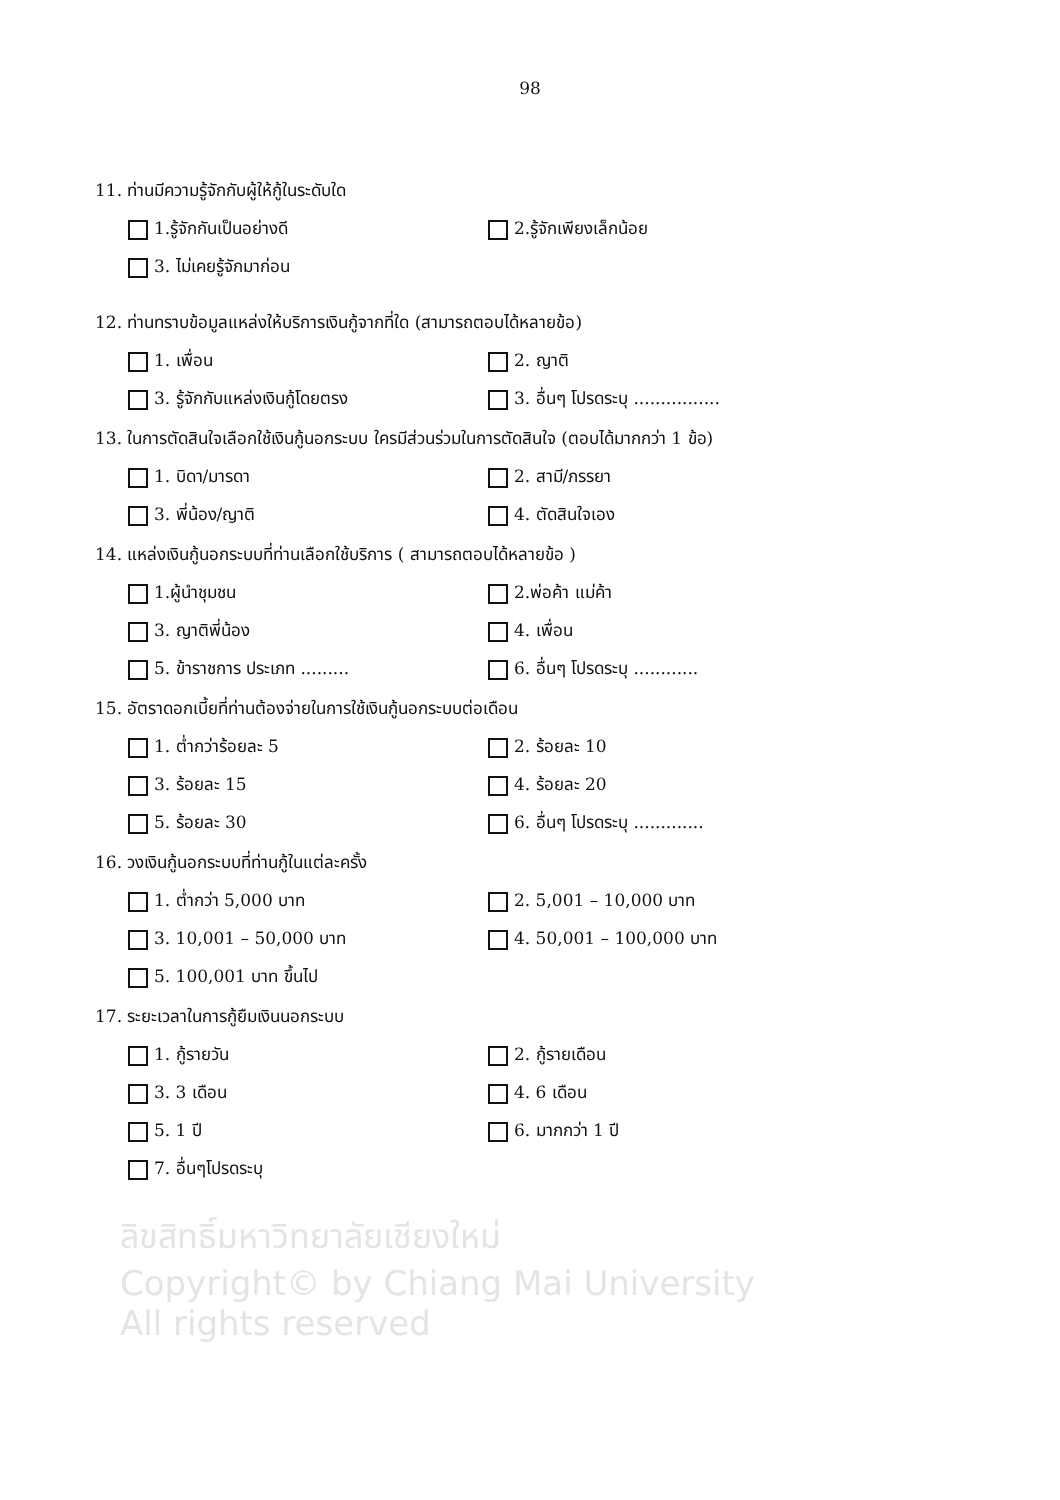98
11. ท่านมีความรู้จักกับผู้ให้กู้ในระดับใด
1.รู้จักกันเป็นอย่างดี
2.รู้จักเพียงเล็กน้อย
3. ไม่เคยรู้จักมาก่อน
12. ท่านทราบข้อมูลแหล่งให้บริการเงินกู้จากที่ใด (สามารถตอบได้หลายข้อ)
1. เพื่อน
2. ญาติ
3. รู้จักกับแหล่งเงินกู้โดยตรง
3. อื่นๆ โปรดระบุ ................
13. ในการตัดสินใจเลือกใช้เงินกู้นอกระบบ ใครมีส่วนร่วมในการตัดสินใจ (ตอบได้มากกว่า 1 ข้อ)
1. บิดา/มารดา
2. สามี/ภรรยา
3. พี่น้อง/ญาติ
4. ตัดสินใจเอง
14. แหล่งเงินกู้นอกระบบที่ท่านเลือกใช้บริการ ( สามารถตอบได้หลายข้อ )
1.ผู้นำชุมชน
2.พ่อค้า แม่ค้า
3. ญาติพี่น้อง
4. เพื่อน
5. ข้าราชการ ประเภท .........
6. อื่นๆ โปรดระบุ ............
15. อัตราดอกเบี้ยที่ท่านต้องจ่ายในการใช้เงินกู้นอกระบบต่อเดือน
1. ต่ำกว่าร้อยละ 5
2. ร้อยละ 10
3. ร้อยละ 15
4. ร้อยละ 20
5. ร้อยละ 30
6. อื่นๆ โปรดระบุ .............
16. วงเงินกู้นอกระบบที่ท่านกู้ในแต่ละครั้ง
1. ต่ำกว่า 5,000 บาท
2. 5,001 – 10,000 บาท
3. 10,001 – 50,000 บาท
4. 50,001 – 100,000 บาท
5. 100,001 บาท ขึ้นไป
17. ระยะเวลาในการกู้ยืมเงินนอกระบบ
1. กู้รายวัน
2. กู้รายเดือน
3. 3 เดือน
4. 6 เดือน
5. 1 ปี
6. มากกว่า 1 ปี
7. อื่นๆโปรดระบุ
ลิขสิทธิ์มหาวิทยาลัยเชียงใหม่
Copyright© by Chiang Mai University
All rights reserved